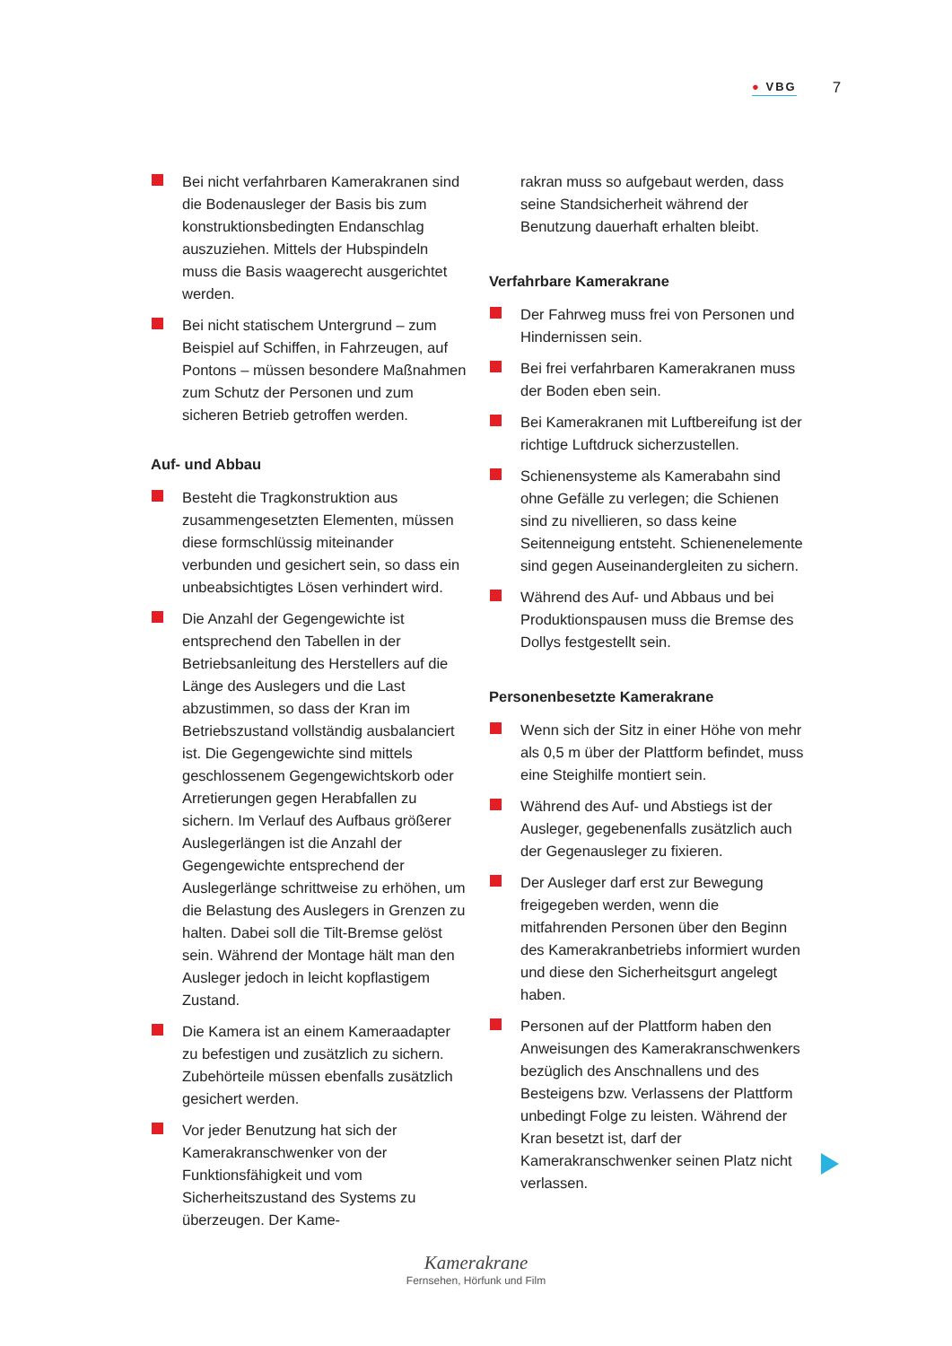● VBG
7
Bei nicht verfahrbaren Kamerakranen sind die Bodenausleger der Basis bis zum konstruktionsbedingten Endanschlag auszuziehen. Mittels der Hubspindeln muss die Basis waagerecht ausgerichtet werden.
Bei nicht statischem Untergrund – zum Beispiel auf Schiffen, in Fahrzeugen, auf Pontons – müssen besondere Maßnahmen zum Schutz der Personen und zum sicheren Betrieb getroffen werden.
Auf- und Abbau
Besteht die Tragkonstruktion aus zusammengesetzten Elementen, müssen diese formschlüssig miteinander verbunden und gesichert sein, so dass ein unbeabsichtigtes Lösen verhindert wird.
Die Anzahl der Gegengewichte ist entsprechend den Tabellen in der Betriebsanleitung des Herstellers auf die Länge des Auslegers und die Last abzustimmen, so dass der Kran im Betriebszustand vollständig ausbalanciert ist. Die Gegengewichte sind mittels geschlossenem Gegengewichtskorb oder Arretierungen gegen Herabfallen zu sichern. Im Verlauf des Aufbaus größerer Auslegerlängen ist die Anzahl der Gegengewichte entsprechend der Auslegerlänge schrittweise zu erhöhen, um die Belastung des Auslegers in Grenzen zu halten. Dabei soll die Tilt-Bremse gelöst sein. Während der Montage hält man den Ausleger jedoch in leicht kopflastigem Zustand.
Die Kamera ist an einem Kameraadapter zu befestigen und zusätzlich zu sichern. Zubehörteile müssen ebenfalls zusätzlich gesichert werden.
Vor jeder Benutzung hat sich der Kamerakranschwenker von der Funktionsfähigkeit und vom Sicherheitszustand des Systems zu überzeugen. Der Kame-
rakran muss so aufgebaut werden, dass seine Standsicherheit während der Benutzung dauerhaft erhalten bleibt.
Verfahrbare Kamerakrane
Der Fahrweg muss frei von Personen und Hindernissen sein.
Bei frei verfahrbaren Kamerakranen muss der Boden eben sein.
Bei Kamerakranen mit Luftbereifung ist der richtige Luftdruck sicherzustellen.
Schienensysteme als Kamerabahn sind ohne Gefälle zu verlegen; die Schienen sind zu nivellieren, so dass keine Seitenneigung entsteht. Schienenelemente sind gegen Auseinandergleiten zu sichern.
Während des Auf- und Abbaus und bei Produktionspausen muss die Bremse des Dollys festgestellt sein.
Personenbesetzte Kamerakrane
Wenn sich der Sitz in einer Höhe von mehr als 0,5 m über der Plattform befindet, muss eine Steighilfe montiert sein.
Während des Auf- und Abstiegs ist der Ausleger, gegebenenfalls zusätzlich auch der Gegenausleger zu fixieren.
Der Ausleger darf erst zur Bewegung freigegeben werden, wenn die mitfahrenden Personen über den Beginn des Kamerakranbetriebs informiert wurden und diese den Sicherheitsgurt angelegt haben.
Personen auf der Plattform haben den Anweisungen des Kamerakranschwenkers bezüglich des Anschnallens und des Besteigens bzw. Verlassens der Plattform unbedingt Folge zu leisten. Während der Kran besetzt ist, darf der Kamerakranschwenker seinen Platz nicht verlassen.
Kamerakrane
Fernsehen, Hörfunk und Film